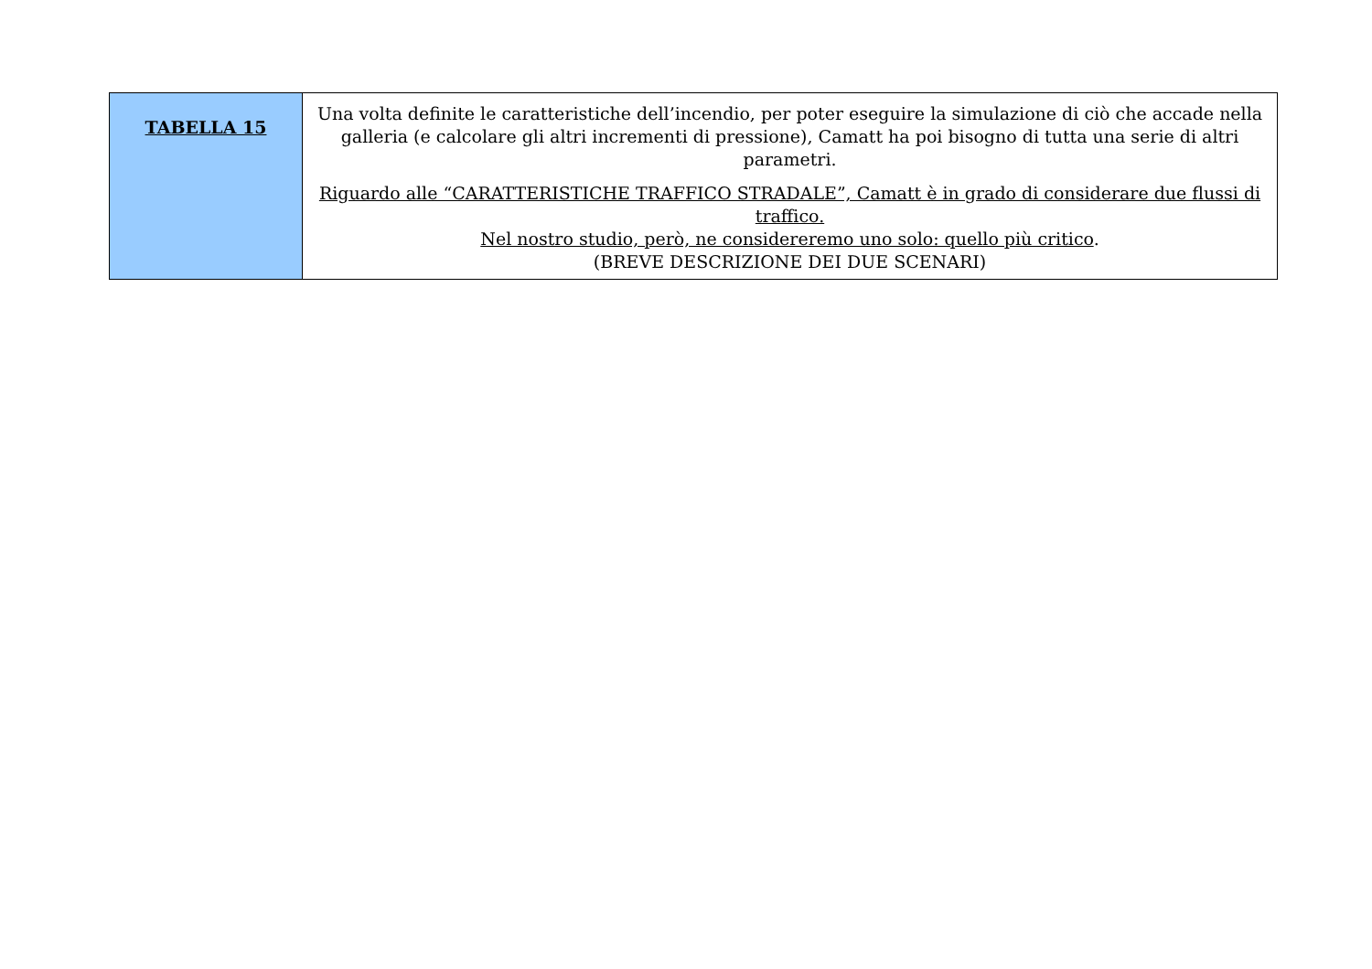| TABELLA 15 | Una volta definite le caratteristiche dell’incendio, per poter eseguire la simulazione di ciò che accade nella galleria (e calcolare gli altri incrementi di pressione), Camatt ha poi bisogno di tutta una serie di altri parametri. Riguardo alle “CARATTERISTICHE TRAFFICO STRADALE”, Camatt è in grado di considerare due flussi di traffico. Nel nostro studio, però, ne considereremo uno solo: quello più critico . (BREVE DESCRIZIONE DEI DUE SCENARI) |